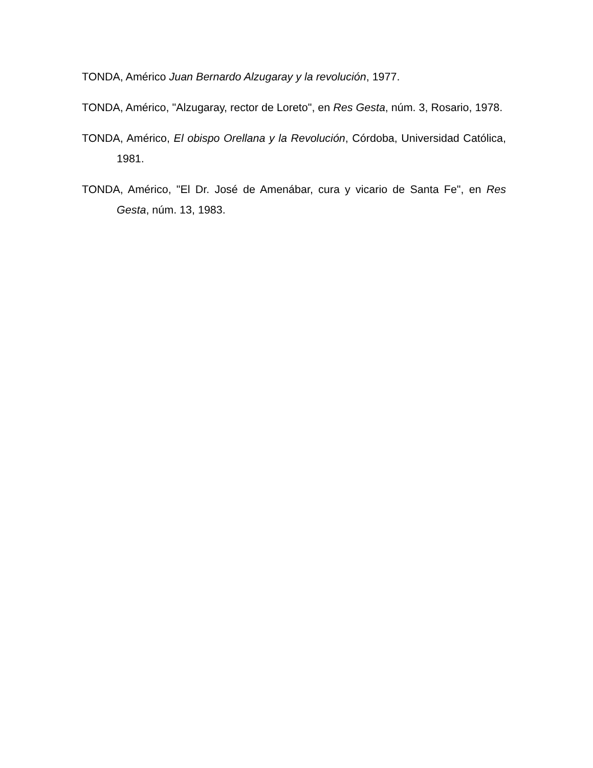TONDA, Américo Juan Bernardo Alzugaray y la revolución, 1977.
TONDA, Américo, "Alzugaray, rector de Loreto", en Res Gesta, núm. 3, Rosario, 1978.
TONDA, Américo, El obispo Orellana y la Revolución, Córdoba, Universidad Católica, 1981.
TONDA, Américo, "El Dr. José de Amenábar, cura y vicario de Santa Fe", en Res Gesta, núm. 13, 1983.